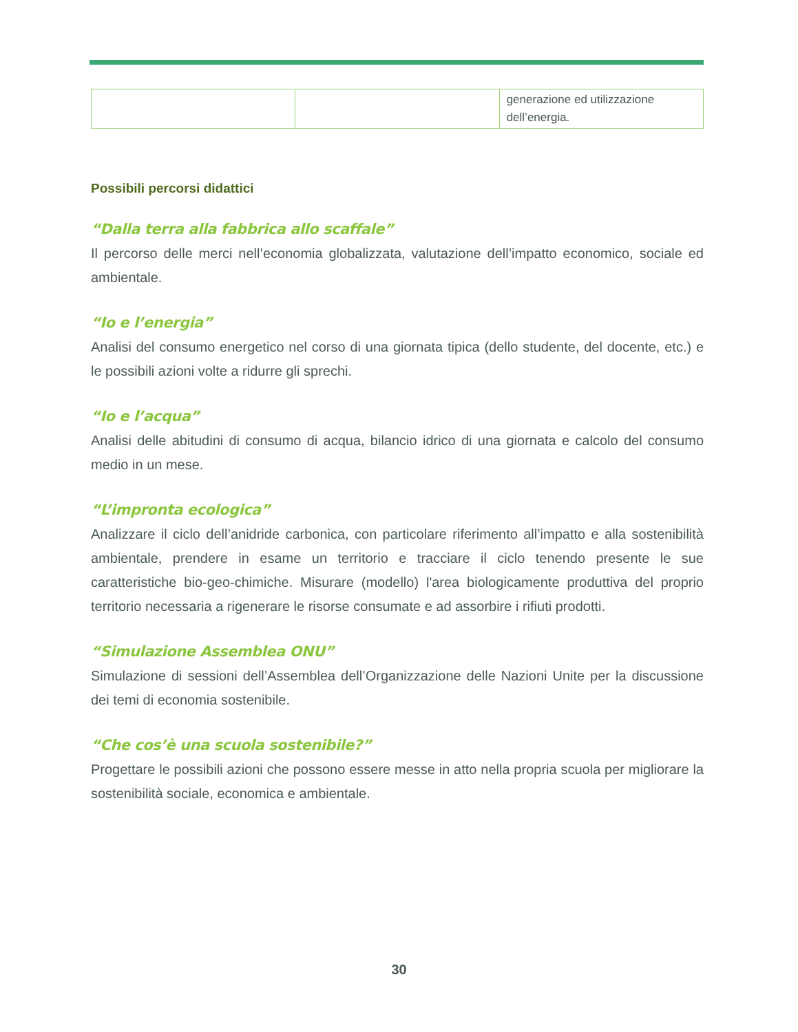| | | generazione ed utilizzazione dell’energia. |
Possibili percorsi didattici
“Dalla terra alla fabbrica allo scaffale”
Il percorso delle merci nell’economia globalizzata, valutazione dell’impatto economico, sociale ed ambientale.
“Io e l’energia”
Analisi del consumo energetico nel corso di una giornata tipica (dello studente, del docente, etc.) e le possibili azioni volte a ridurre gli sprechi.
“Io e l’acqua”
Analisi delle abitudini di consumo di acqua, bilancio idrico di una giornata e calcolo del consumo medio in un mese.
“L’impronta ecologica”
Analizzare il ciclo dell’anidride carbonica, con particolare riferimento all’impatto e alla sostenibilità ambientale, prendere in esame un territorio e tracciare il ciclo tenendo presente le sue caratteristiche bio-geo-chimiche. Misurare (modello) l'area biologicamente produttiva del proprio territorio necessaria a rigenerare le risorse consumate e ad assorbire i rifiuti prodotti.
“Simulazione Assemblea ONU”
Simulazione di sessioni dell’Assemblea dell’Organizzazione delle Nazioni Unite per la discussione dei temi di economia sostenibile.
“Che cos’è una scuola sostenibile?”
Progettare le possibili azioni che possono essere messe in atto nella propria scuola per migliorare la sostenibilità sociale, economica e ambientale.
30